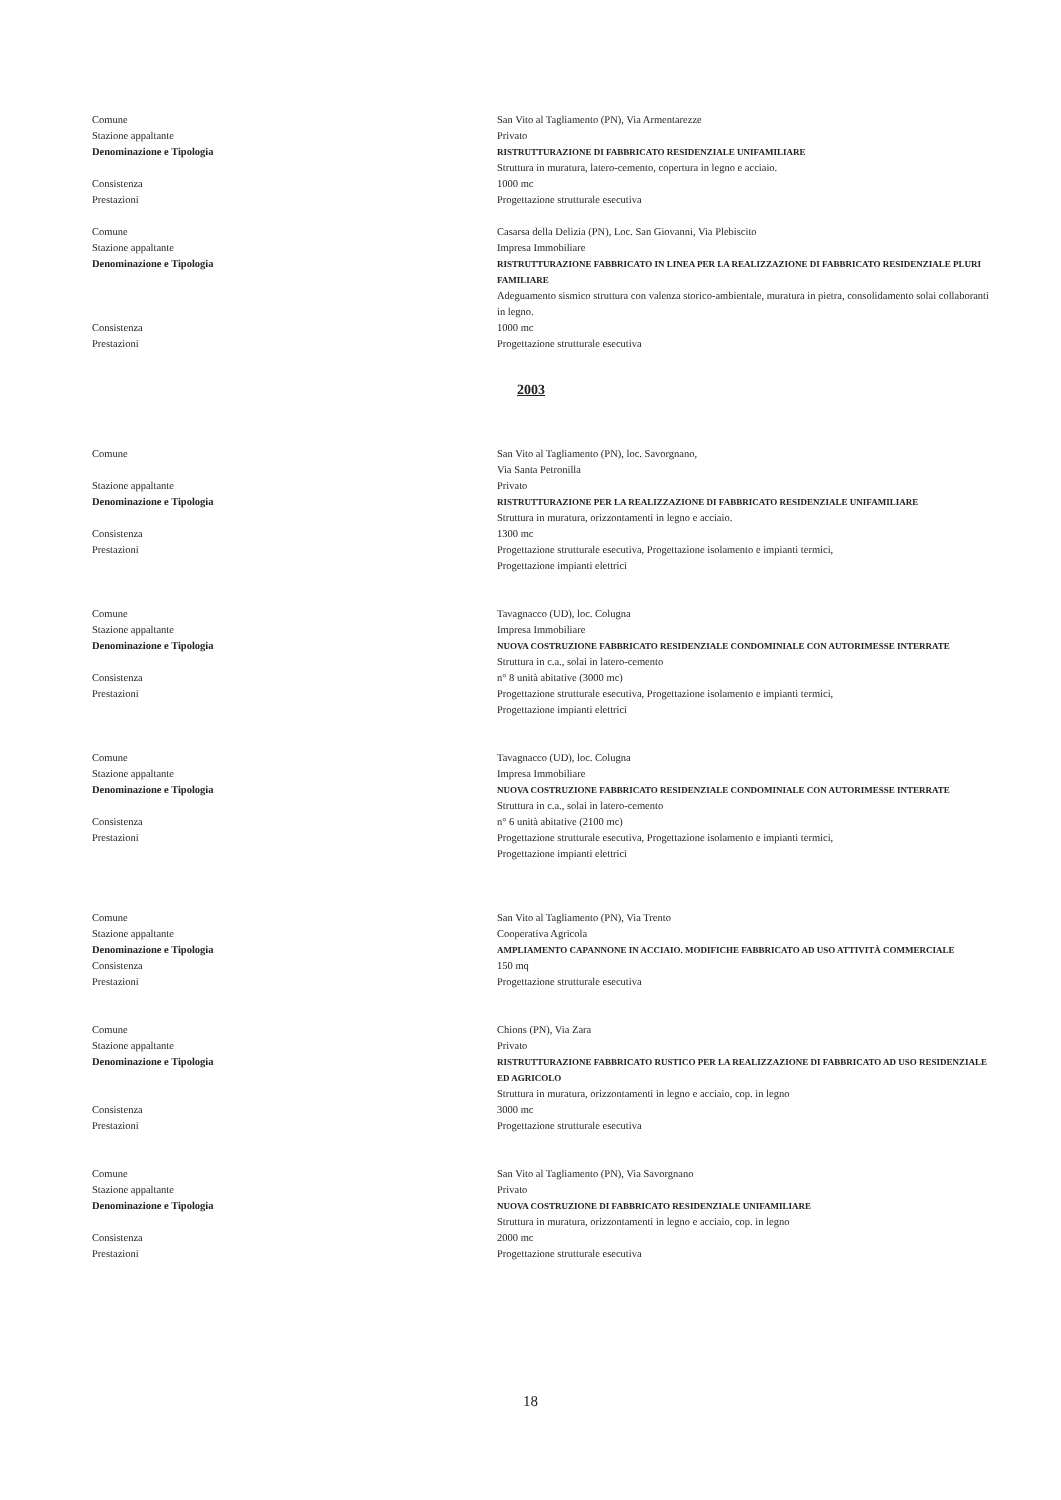| Comune | San Vito al Tagliamento (PN), Via Armentarezze |
| Stazione appaltante | Privato |
| Denominazione e Tipologia | RISTRUTTURAZIONE DI FABBRICATO RESIDENZIALE UNIFAMILIARE Struttura in muratura, latero-cemento, copertura in legno e acciaio. |
| Consistenza | 1000 mc |
| Prestazioni | Progettazione strutturale esecutiva |
| Comune | Casarsa della Delizia (PN), Loc. San Giovanni, Via Plebiscito |
| Stazione appaltante | Impresa Immobiliare |
| Denominazione e Tipologia | RISTRUTTURAZIONE FABBRICATO IN LINEA PER LA REALIZZAZIONE DI FABBRICATO RESIDENZIALE PLURI FAMILIARE Adeguamento sismico struttura con valenza storico-ambientale, muratura in pietra, consolidamento solai collaboranti in legno. |
| Consistenza | 1000 mc |
| Prestazioni | Progettazione strutturale esecutiva |
| 2003 | |
| Comune | San Vito al Tagliamento (PN), loc. Savorgnano, Via Santa Petronilla |
| Stazione appaltante | Privato |
| Denominazione e Tipologia | RISTRUTTURAZIONE PER LA REALIZZAZIONE DI FABBRICATO RESIDENZIALE UNIFAMILIARE Struttura in muratura, orizzontamenti in legno e acciaio. |
| Consistenza | 1300 mc |
| Prestazioni | Progettazione strutturale esecutiva, Progettazione isolamento e impianti termici, Progettazione impianti elettrici |
| Comune | Tavagnacco (UD), loc. Colugna |
| Stazione appaltante | Impresa Immobiliare |
| Denominazione e Tipologia | NUOVA COSTRUZIONE FABBRICATO RESIDENZIALE CONDOMINIALE CON AUTORIMESSE INTERRATE Struttura in c.a., solai in latero-cemento |
| Consistenza | n° 8 unità abitative (3000 mc) |
| Prestazioni | Progettazione strutturale esecutiva, Progettazione isolamento e impianti termici, Progettazione impianti elettrici |
| Comune | Tavagnacco (UD), loc. Colugna |
| Stazione appaltante | Impresa Immobiliare |
| Denominazione e Tipologia | NUOVA COSTRUZIONE FABBRICATO RESIDENZIALE CONDOMINIALE CON AUTORIMESSE INTERRATE Struttura in c.a., solai in latero-cemento |
| Consistenza | n° 6 unità abitative (2100 mc) |
| Prestazioni | Progettazione strutturale esecutiva, Progettazione isolamento e impianti termici, Progettazione impianti elettrici |
| Comune | San Vito al Tagliamento (PN), Via Trento |
| Stazione appaltante | Cooperativa Agricola |
| Denominazione e Tipologia | AMPLIAMENTO CAPANNONE IN ACCIAIO. MODIFICHE FABBRICATO AD USO ATTIVITÀ COMMERCIALE |
| Consistenza | 150 mq |
| Prestazioni | Progettazione strutturale esecutiva |
| Comune | Chions (PN), Via Zara |
| Stazione appaltante | Privato |
| Denominazione e Tipologia | RISTRUTTURAZIONE FABBRICATO RUSTICO PER LA REALIZZAZIONE DI FABBRICATO AD USO RESIDENZIALE ED AGRICOLO Struttura in muratura, orizzontamenti in legno e acciaio, cop. in legno |
| Consistenza | 3000 mc |
| Prestazioni | Progettazione strutturale esecutiva |
| Comune | San Vito al Tagliamento (PN), Via Savorgnano |
| Stazione appaltante | Privato |
| Denominazione e Tipologia | NUOVA COSTRUZIONE DI FABBRICATO RESIDENZIALE UNIFAMILIARE Struttura in muratura, orizzontamenti in legno e acciaio, cop. in legno |
| Consistenza | 2000 mc |
| Prestazioni | Progettazione strutturale esecutiva |
18